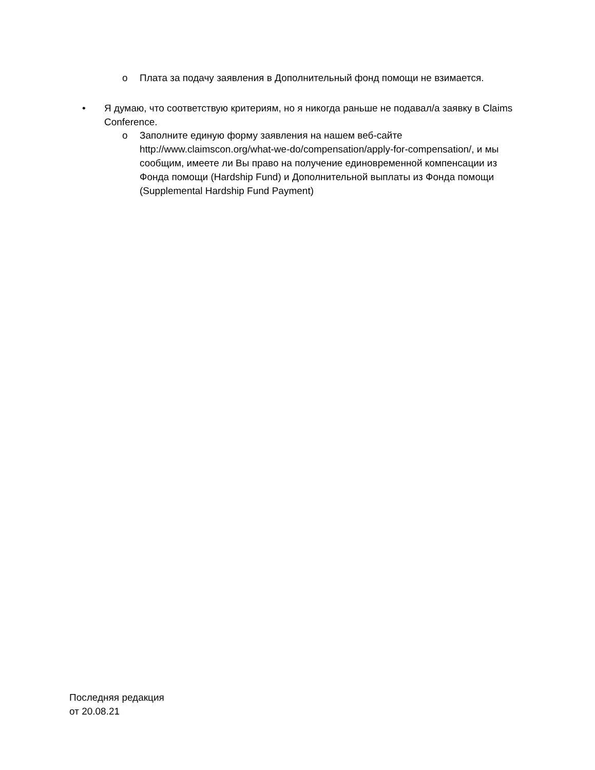o Плата за подачу заявления в Дополнительный фонд помощи не взимается.
• Я думаю, что соответствую критериям, но я никогда раньше не подавал/а заявку в Claims Conference.
o Заполните единую форму заявления на нашем веб-сайте http://www.claimscon.org/what-we-do/compensation/apply-for-compensation/, и мы сообщим, имеете ли Вы право на получение единовременной компенсации из Фонда помощи (Hardship Fund) и Дополнительной выплаты из Фонда помощи (Supplemental Hardship Fund Payment)
Последняя редакция
от 20.08.21